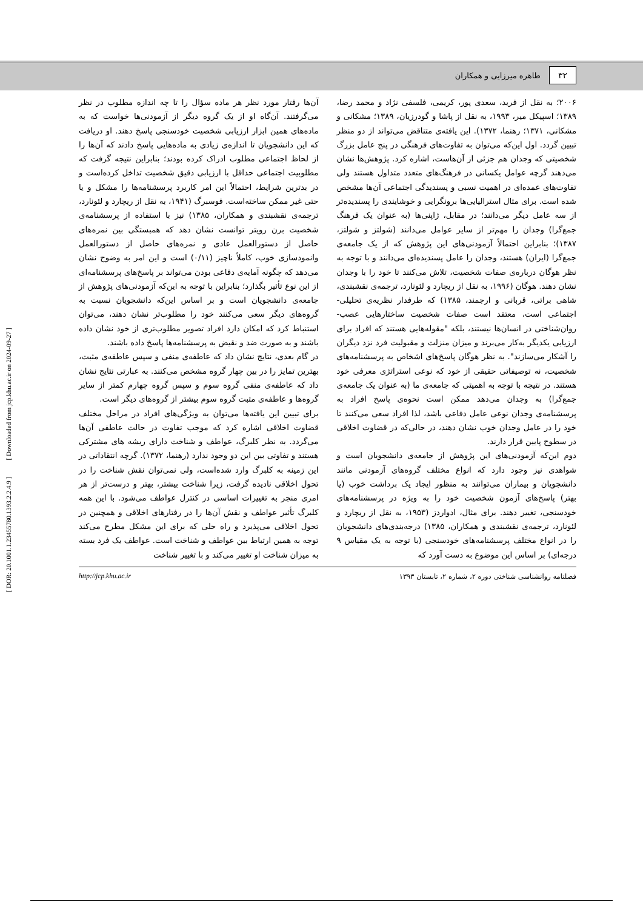۳۲ طاهره میرزایی و همکاران
۲۰۰۶؛ به نقل از فرید، سعدی پور، کریمی، فلسفی نژاد و محمد رضا، ۱۳۸۹؛ اسپیکل میر، ۱۹۹۳، به نقل از پاشا و گودرزیان، ۱۳۸۹؛ مشکانی و مشکانی، ۱۳۷۱؛ رهنما، ۱۳۷۲). این یافته‌ی متناقض می‌تواند از دو منظر تبیین گردد. اول این‌که می‌توان به تفاوت‌های فرهنگی در پنج عامل بزرگ شخصیتی که وجدان هم جزئی از آن‌هاست، اشاره کرد. پژوهش‌ها نشان می‌دهند گرچه عوامل یکسانی در فرهنگ‌های متعدد متداول هستند ولی تفاوت‌های عمده‌ای در اهمیت نسبی و پسندیدگی اجتماعی آن‌ها مشخص شده است. برای مثال استرالیایی‌ها برونگرایی و خوشایندی را پسندیده‌تر از سه عامل دیگر می‌دانند؛ در مقابل، ژاپنی‌ها (به عنوان یک فرهنگ جمع‌گرا) وجدان را مهم‌تر از سایر عوامل می‌دانند (شولتز و شولتز، ۱۳۸۷)؛ بنابراین احتمالاً آزمودنی‌های این پژوهش که از یک جامعه‌ی جمع‌گرا (ایران) هستند، وجدان را عامل پسندیده‌ای می‌دانند و با توجه به نظر هوگان درباره‌ی صفات شخصیت، تلاش می‌کنند تا خود را با وجدان نشان دهند. هوگان (۱۹۹۶، به نقل از ریچارد و لئونارد، ترجمه‌ی نقشبندی، شاهی براتی، قربانی و ارجمند، ۱۳۸۵) که طرفدار نظریه‌ی تحلیلی- اجتماعی است، معتقد است صفات شخصیت ساختارهایی عصب-روان‌شناختی در انسان‌ها نیستند، بلکه "مقوله‌هایی هستند که افراد برای ارزیابی یکدیگر به‌کار می‌برند و میزان منزلت و مقبولیت فرد نزد دیگران را آشکار می‌سازند". به نظر هوگان پاسخ‌های اشخاص به پرسشنامه‌های شخصیت، نه توصیفاتی حقیقی از خود که نوعی استراتژی معرفی خود هستند. در نتیجه با توجه به اهمیتی که جامعه‌ی ما (به عنوان یک جامعه‌ی جمع‌گرا) به وجدان می‌دهد ممکن است نحوه‌ی پاسخ افراد به پرسشنامه‌ی وجدان نوعی عامل دفاعی باشد، لذا افراد سعی می‌کنند تا خود را در عامل وجدان خوب نشان دهند، در حالی‌که در قضاوت اخلاقی در سطوح پایین قرار دارند.
دوم این‌که آزمودنی‌های این پژوهش از جامعه‌ی دانشجویان است و شواهدی نیز وجود دارد که انواع مختلف گروه‌های آزمودنی مانند دانشجویان و بیماران می‌توانند به منظور ایجاد یک برداشت خوب (یا بهتر) پاسخ‌های آزمون شخصیت خود را به ویژه در پرسشنامه‌های خودسنجی، تغییر دهند. برای مثال، ادواردز (۱۹۵۳، به نقل از ریچارد و لئونارد، ترجمه‌ی نقشبندی و همکاران، ۱۳۸۵) درجه‌بندی‌های دانشجویان را در انواع مختلف پرسشنامه‌های خودسنجی (با توجه به یک مقیاس ۹ درجه‌ای) بر اساس این موضوع به دست آورد که
آن‌ها رفتار مورد نظر هر ماده سؤال را تا چه اندازه مطلوب در نظر می‌گرفتند. آن‌گاه او از یک گروه دیگر از آزمودنی‌ها خواست که به ماده‌های همین ابزار ارزیابی شخصیت خودسنجی پاسخ دهند. او دریافت که این دانشجویان تا اندازه‌ی زیادی به ماده‌هایی پاسخ دادند که آن‌ها را از لحاظ اجتماعی مطلوب ادراک کرده بودند؛ بنابراین نتیجه گرفت که مطلوبیت اجتماعی حداقل با ارزیابی دقیق شخصیت تداخل کرده‌است و در بدترین شرایط، احتمالاً این امر کاربرد پرسشنامه‌ها را مشکل و یا حتی غیر ممکن ساخته‌است. فوسبرگ (۱۹۴۱، به نقل از ریچارد و لئونارد، ترجمه‌ی نقشبندی و همکاران، ۱۳۸۵) نیز با استفاده از پرسشنامه‌ی شخصیت برن رویتر توانست نشان دهد که همبستگی بین نمره‌های حاصل از دستورالعمل عادی و نمره‌های حاصل از دستورالعمل وانمودسازی خوب، کاملاً ناچیز (۰/۱۱) است و این امر به وضوح نشان می‌دهد که چگونه آمایه‌ی دفاعی بودن می‌تواند بر پاسخ‌های پرسشنامه‌ای از این نوع تأثیر بگذارد؛ بنابراین با توجه به این‌که آزمودنی‌های پژوهش از جامعه‌ی دانشجویان است و بر اساس این‌که دانشجویان نسبت به گروه‌های دیگر سعی می‌کنند خود را مطلوب‌تر نشان دهند، می‌توان استنباط کرد که امکان دارد افراد تصویر مطلوب‌تری از خود نشان داده باشند و به صورت ضد و نقیض به پرسشنامه‌ها پاسخ داده باشند.
در گام بعدی، نتایج نشان داد که عاطفه‌ی منفی و سپس عاطفه‌ی مثبت، بهترین تمایز را در بین چهار گروه مشخص می‌کنند. به عبارتی نتایج نشان داد که عاطفه‌ی منفی گروه سوم و سپس گروه چهارم کمتر از سایر گروه‌ها و عاطفه‌ی مثبت گروه سوم بیشتر از گروه‌های دیگر است.
برای تبیین این یافته‌ها می‌توان به ویژگی‌های افراد در مراحل مختلف قضاوت اخلاقی اشاره کرد که موجب تفاوت در حالت عاطفی آن‌ها می‌گردد. به نظر کلبرگ، عواطف و شناخت دارای ریشه های مشترکی هستند و تفاوتی بین این دو وجود ندارد (رهنما، ۱۳۷۲). گرچه انتقاداتی در این زمینه به کلبرگ وارد شده‌است، ولی نمی‌توان نقش شناخت را در تحول اخلاقی نادیده گرفت، زیرا شناخت بیشتر، بهتر و درست‌تر از هر امری منجر به تغییرات اساسی در کنترل عواطف می‌شود. با این همه کلبرگ تأثیر عواطف و نقش آن‌ها را در رفتارهای اخلاقی و همچنین در تحول اخلاقی می‌پذیرد و راه حلی که برای این مشکل مطرح می‌کند توجه به همین ارتباط بین عواطف و شناخت است. عواطف یک فرد بسته به میزان شناخت او تغییر می‌کند و با تغییر شناخت
فصلنامه روانشناسی شناختی دوره ۲، شماره ۲، تابستان ۱۳۹۳ http://jcp.khu.ac.ir
[ DOR: 20.1001.1.23455780.1393.2.2.4.9 ] [ Downloaded from jcp.khu.ac.ir on 2024-09-27 ]